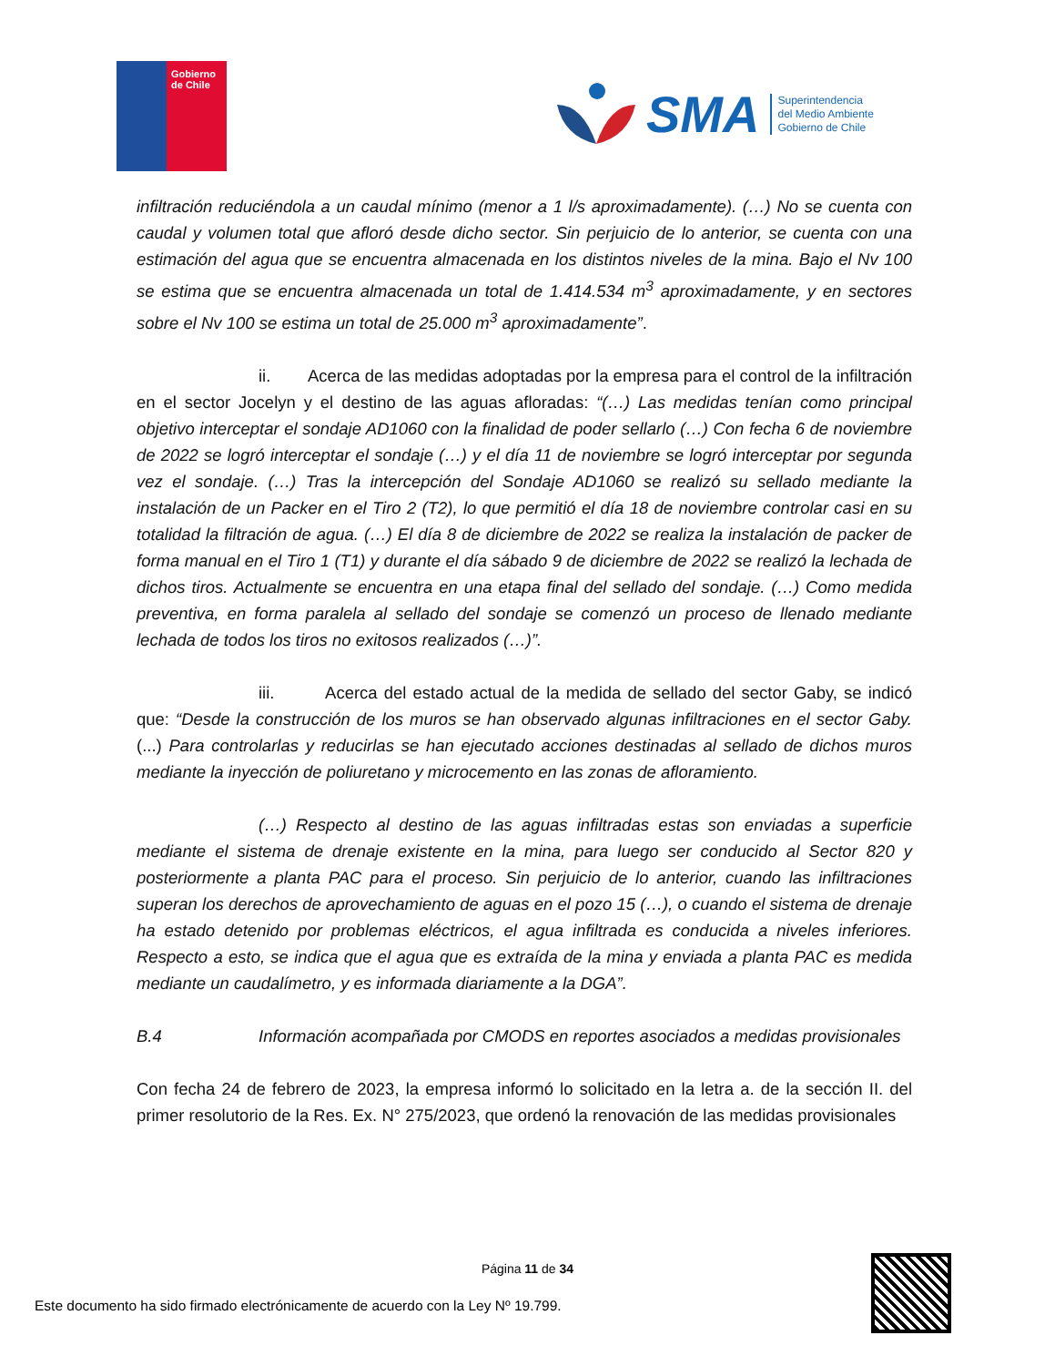Gobierno de Chile
SMA
Superintendencia
del Medio Ambiente
Gobierno de Chile
infiltración reduciéndola a un caudal mínimo (menor a 1 l/s aproximadamente). (…) No se cuenta con caudal y volumen total que afloró desde dicho sector. Sin perjuicio de lo anterior, se cuenta con una estimación del agua que se encuentra almacenada en los distintos niveles de la mina. Bajo el Nv 100 se estima que se encuentra almacenada un total de 1.414.534 m<sup>3</sup> aproximadamente, y en sectores sobre el Nv 100 se estima un total de 25.000 m<sup>3</sup> aproximadamente”.
ii. Acerca de las medidas adoptadas por la empresa para el control de la infiltración en el sector Jocelyn y el destino de las aguas afloradas: “(…) Las medidas tenían como principal objetivo interceptar el sondaje AD1060 con la finalidad de poder sellarlo (…) Con fecha 6 de noviembre de 2022 se logró interceptar el sondaje (…) y el día 11 de noviembre se logró interceptar por segunda vez el sondaje. (…) Tras la intercepción del Sondaje AD1060 se realizó su sellado mediante la instalación de un Packer en el Tiro 2 (T2), lo que permitió el día 18 de noviembre controlar casi en su totalidad la filtración de agua. (…) El día 8 de diciembre de 2022 se realiza la instalación de packer de forma manual en el Tiro 1 (T1) y durante el día sábado 9 de diciembre de 2022 se realizó la lechada de dichos tiros. Actualmente se encuentra en una etapa final del sellado del sondaje. (…) Como medida preventiva, en forma paralela al sellado del sondaje se comenzó un proceso de llenado mediante lechada de todos los tiros no exitosos realizados (…)”.
iii. Acerca del estado actual de la medida de sellado del sector Gaby, se indicó que: “Desde la construcción de los muros se han observado algunas infiltraciones en el sector Gaby. (...) Para controlarlas y reducirlas se han ejecutado acciones destinadas al sellado de dichos muros mediante la inyección de poliuretano y microcemento en las zonas de afloramiento.
(…) Respecto al destino de las aguas infiltradas estas son enviadas a superficie mediante el sistema de drenaje existente en la mina, para luego ser conducido al Sector 820 y posteriormente a planta PAC para el proceso. Sin perjuicio de lo anterior, cuando las infiltraciones superan los derechos de aprovechamiento de aguas en el pozo 15 (…), o cuando el sistema de drenaje ha estado detenido por problemas eléctricos, el agua infiltrada es conducida a niveles inferiores. Respecto a esto, se indica que el agua que es extraída de la mina y enviada a planta PAC es medida mediante un caudalímetro, y es informada diariamente a la DGA”.
B.4 Información acompañada por CMODS en reportes asociados a medidas provisionales
Con fecha 24 de febrero de 2023, la empresa informó lo solicitado en la letra a. de la sección II. del primer resolutorio de la Res. Ex. N° 275/2023, que ordenó la renovación de las medidas provisionales
Página 11 de 34
Este documento ha sido firmado electrónicamente de acuerdo con la Ley Nº 19.799.